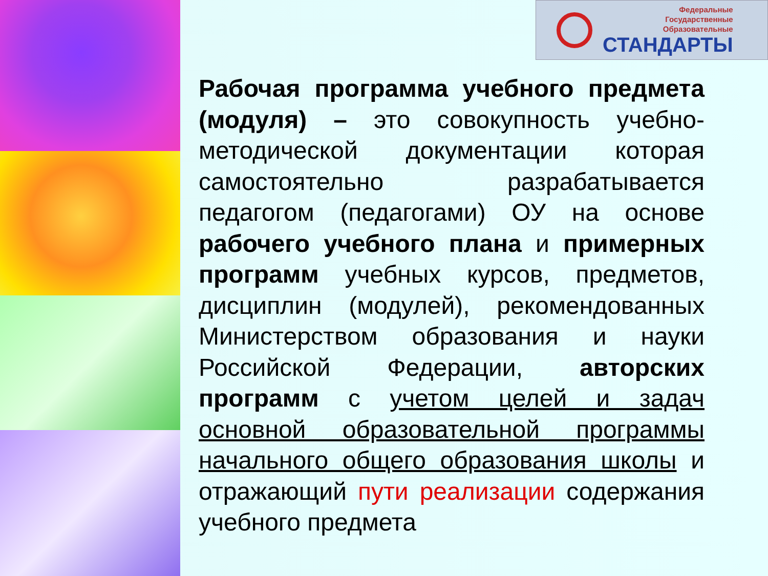Федеральные
Государственные
Образовательные
СТАНДАРТЫ
Рабочая программа учебного предмета (модуля) – это совокупность учебно-методической документации которая самостоятельно разрабатывается педагогом (педагогами) ОУ на основе рабочего учебного плана и примерных программ учебных курсов, предметов, дисциплин (модулей), рекомендованных Министерством образования и науки Российской Федерации, авторских программ с учетом целей и задач основной образовательной программы начального общего образования школы и отражающий пути реализации содержания учебного предмета